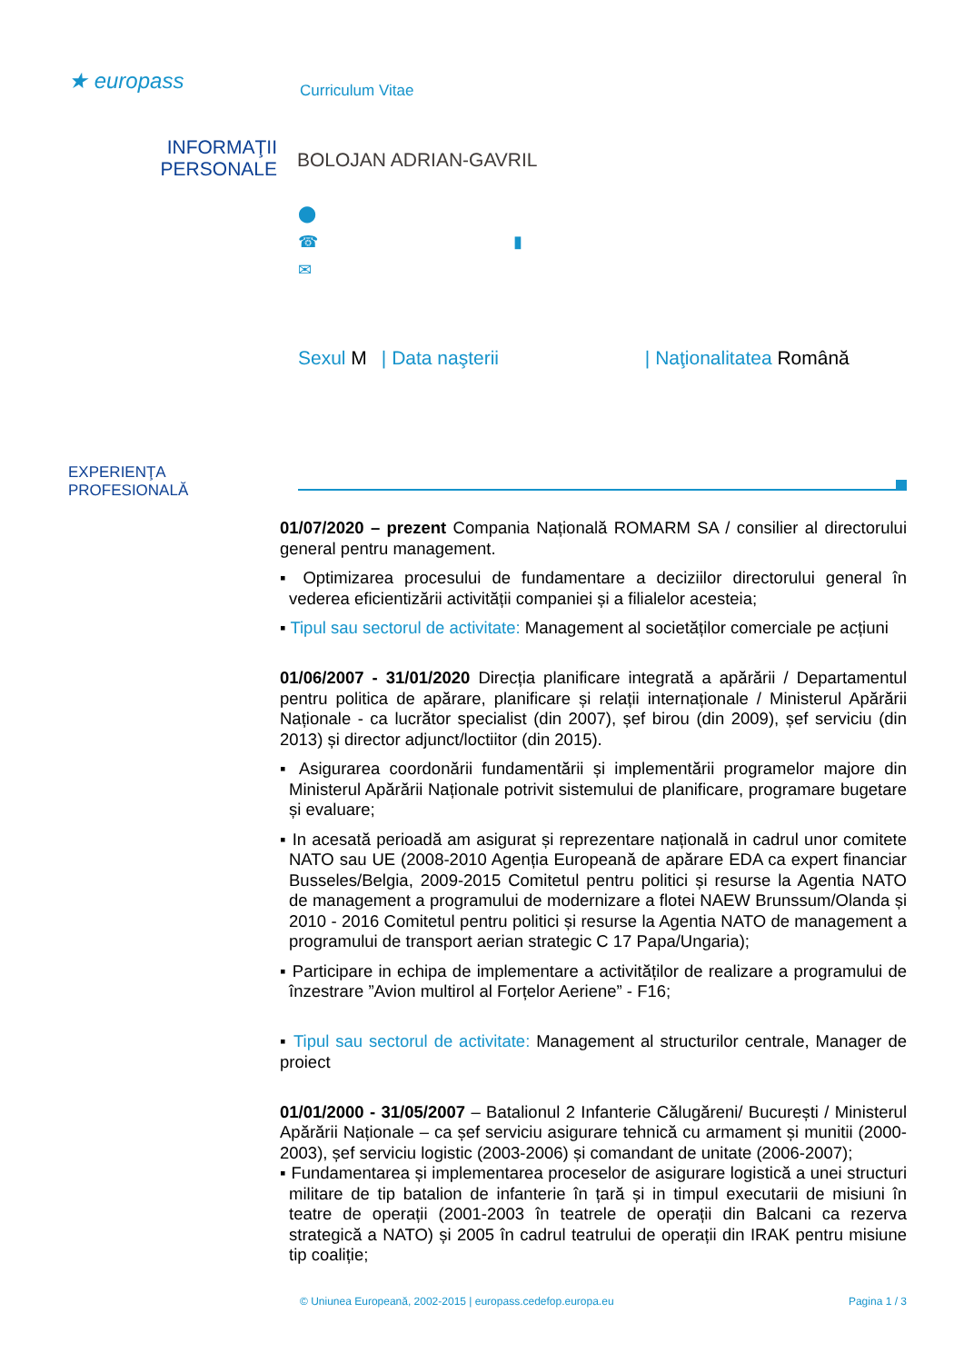★ europass
Curriculum Vitae
INFORMAŢII
PERSONALE
BOLOJAN ADRIAN-GAVRIL
⬤
☎ ▮
✉
Sexul M | Data naşterii | Naţionalitatea Română
EXPERIENŢA
PROFESIONALĂ
01/07/2020 – prezent Compania Națională ROMARM SA / consilier al directorului general pentru management.
▪ Optimizarea procesului de fundamentare a deciziilor directorului general în vederea eficientizării activității companiei și a filialelor acesteia;
▪ Tipul sau sectorul de activitate: Management al societăților comerciale pe acțiuni
01/06/2007 - 31/01/2020 Direcția planificare integrată a apărării / Departamentul pentru politica de apărare, planificare și relații internaționale / Ministerul Apărării Naționale - ca lucrător specialist (din 2007), șef birou (din 2009), șef serviciu (din 2013) și director adjunct/loctiitor (din 2015).
▪ Asigurarea coordonării fundamentării și implementării programelor majore din Ministerul Apărării Naționale potrivit sistemului de planificare, programare bugetare și evaluare;
▪ In acesată perioadă am asigurat și reprezentare națională in cadrul unor comitete NATO sau UE (2008-2010 Agenția Europeană de apărare EDA ca expert financiar Busseles/Belgia, 2009-2015 Comitetul pentru politici și resurse la Agentia NATO de management a programului de modernizare a flotei NAEW Brunssum/Olanda și 2010 - 2016 Comitetul pentru politici și resurse la Agentia NATO de management a programului de transport aerian strategic C 17 Papa/Ungaria);
▪ Participare in echipa de implementare a activităților de realizare a programului de înzestrare ”Avion multirol al Forțelor Aeriene” - F16;
▪ Tipul sau sectorul de activitate: Management al structurilor centrale, Manager de proiect
01/01/2000 - 31/05/2007 – Batalionul 2 Infanterie Călugăreni/ București / Ministerul Apărării Naționale – ca șef serviciu asigurare tehnică cu armament și munitii (2000-2003), șef serviciu logistic (2003-2006) și comandant de unitate (2006-2007);
▪ Fundamentarea și implementarea proceselor de asigurare logistică a unei structuri militare de tip batalion de infanterie în țară și in timpul executarii de misiuni în teatre de operații (2001-2003 în teatrele de operații din Balcani ca rezerva strategică a NATO) și 2005 în cadrul teatrului de operații din IRAK pentru misiune tip coaliție;
© Uniunea Europeană, 2002-2015 | europass.cedefop.europa.eu Pagina 1 / 3